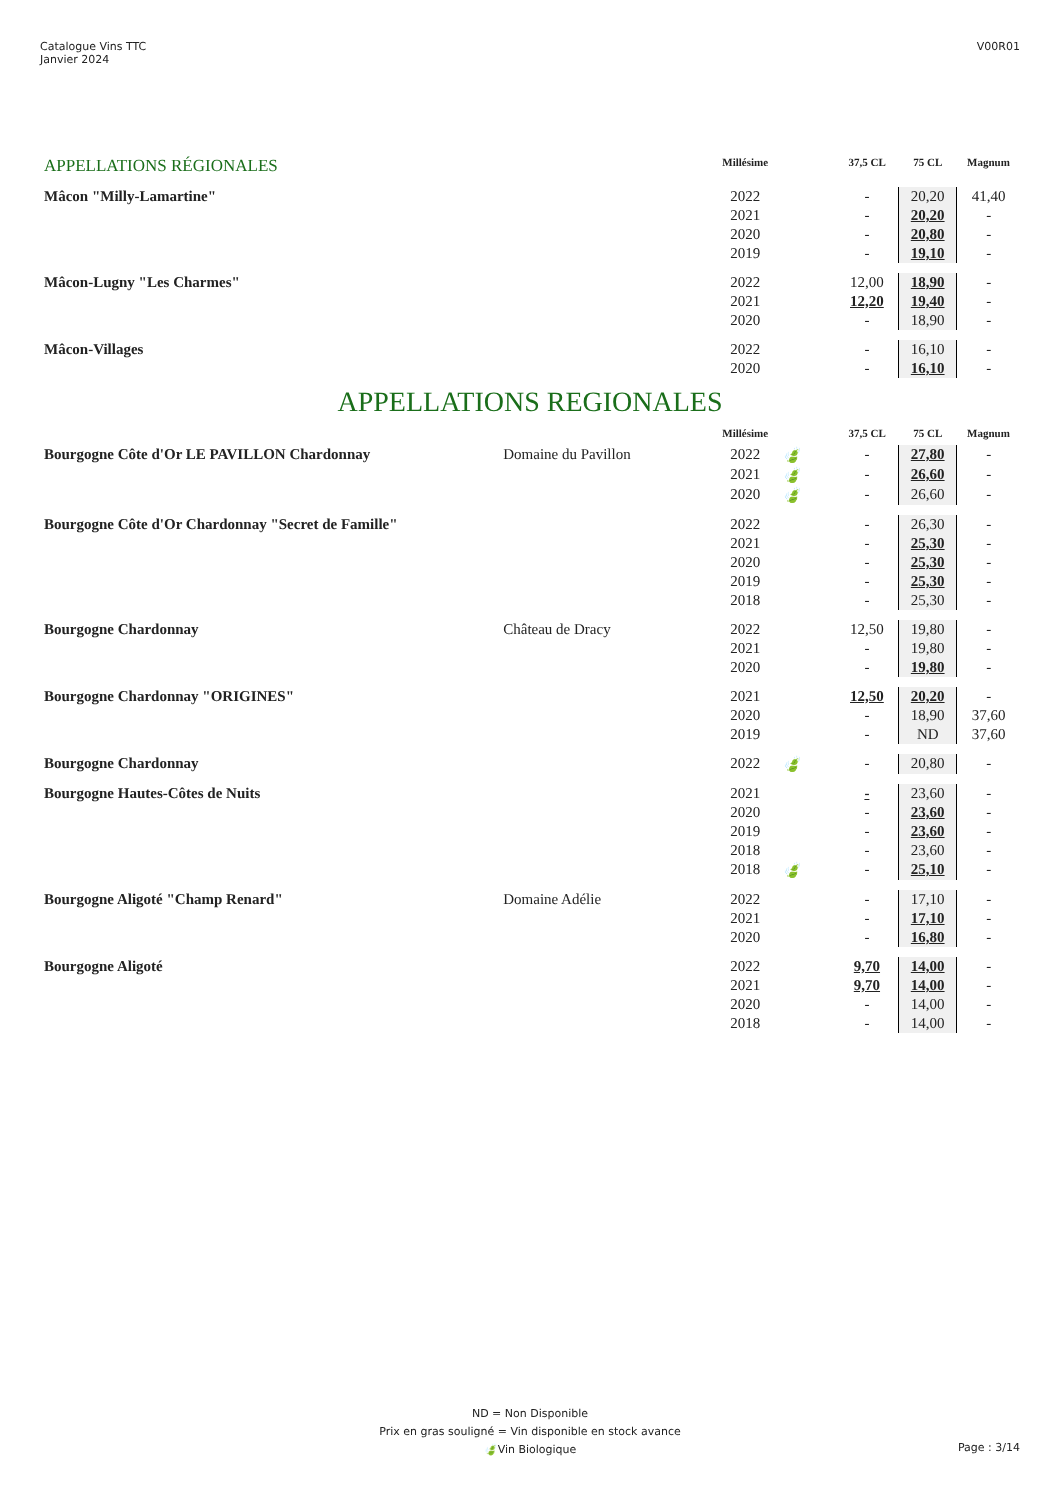Catalogue Vins TTC
Janvier 2024
V00R01
| APPELLATIONS RÉGIONALES | | Millésime | | 37,5 CL | 75 CL | Magnum |
| --- | --- | --- | --- | --- | --- | --- |
| Mâcon "Milly-Lamartine" | | 2022 | | - | 20,20 | 41,40 |
| | | 2021 | | - | 20,20 | - |
| | | 2020 | | - | 20,80 | - |
| | | 2019 | | - | 19,10 | - |
| Mâcon-Lugny "Les Charmes" | | 2022 | | 12,00 | 18,90 | - |
| | | 2021 | | 12,20 | 19,40 | - |
| | | 2020 | | - | 18,90 | - |
| Mâcon-Villages | | 2022 | | - | 16,10 | - |
| | | 2020 | | - | 16,10 | - |
| APPELLATIONS REGIONALES | | | | | | |
| | | Millésime | | 37,5 CL | 75 CL | Magnum |
| Bourgogne Côte d'Or LE PAVILLON Chardonnay | Domaine du Pavillon | 2022 | 🍃 | - | 27,80 | - |
| | | 2021 | 🍃 | - | 26,60 | - |
| | | 2020 | 🍃 | - | 26,60 | - |
| Bourgogne Côte d'Or Chardonnay "Secret de Famille" | | 2022 | | - | 26,30 | - |
| | | 2021 | | - | 25,30 | - |
| | | 2020 | | - | 25,30 | - |
| | | 2019 | | - | 25,30 | - |
| | | 2018 | | - | 25,30 | - |
| Bourgogne Chardonnay | Château de Dracy | 2022 | | 12,50 | 19,80 | - |
| | | 2021 | | - | 19,80 | - |
| | | 2020 | | - | 19,80 | - |
| Bourgogne Chardonnay "ORIGINES" | | 2021 | | 12,50 | 20,20 | - |
| | | 2020 | | - | 18,90 | 37,60 |
| | | 2019 | | - | ND | 37,60 |
| Bourgogne Chardonnay | | 2022 | 🍃 | - | 20,80 | - |
| Bourgogne Hautes-Côtes de Nuits | | 2021 | | - | 23,60 | - |
| | | 2020 | | - | 23,60 | - |
| | | 2019 | | - | 23,60 | - |
| | | 2018 | | - | 23,60 | - |
| | | 2018 | 🍃 | - | 25,10 | - |
| Bourgogne Aligoté "Champ Renard" | Domaine Adélie | 2022 | | - | 17,10 | - |
| | | 2021 | | - | 17,10 | - |
| | | 2020 | | - | 16,80 | - |
| Bourgogne Aligoté | | 2022 | | 9,70 | 14,00 | - |
| | | 2021 | | 9,70 | 14,00 | - |
| | | 2020 | | - | 14,00 | - |
| | | 2018 | | - | 14,00 | - |
ND = Non Disponible
Prix en gras souligné = Vin disponible en stock avance
🍃Vin Biologique
Page : 3/14